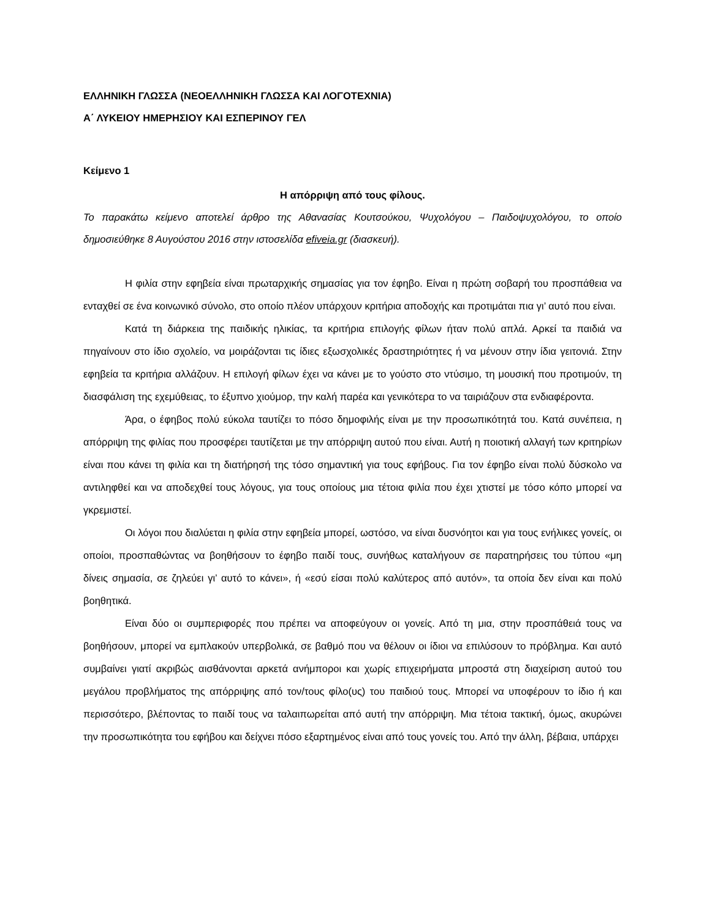ΕΛΛΗΝΙΚΗ ΓΛΩΣΣΑ (ΝΕΟΕΛΛΗΝΙΚΗ ΓΛΩΣΣΑ ΚΑΙ ΛΟΓΟΤΕΧΝΙΑ)
Α΄ ΛΥΚΕΙΟΥ ΗΜΕΡΗΣΙΟΥ ΚΑΙ ΕΣΠΕΡΙΝΟΥ ΓΕΛ
Κείμενο 1
Η απόρριψη από τους φίλους.
Το παρακάτω κείμενο αποτελεί άρθρο της Αθανασίας Κουτσούκου, Ψυχολόγου – Παιδοψυχολόγου, το οποίο δημοσιεύθηκε 8 Αυγούστου 2016 στην ιστοσελίδα efiveia.gr (διασκευή).
Η φιλία στην εφηβεία είναι πρωταρχικής σημασίας για τον έφηβο. Είναι η πρώτη σοβαρή του προσπάθεια να ενταχθεί σε ένα κοινωνικό σύνολο, στο οποίο πλέον υπάρχουν κριτήρια αποδοχής και προτιμάται πια γι’ αυτό που είναι.
Κατά τη διάρκεια της παιδικής ηλικίας, τα κριτήρια επιλογής φίλων ήταν πολύ απλά. Αρκεί τα παιδιά να πηγαίνουν στο ίδιο σχολείο, να μοιράζονται τις ίδιες εξωσχολικές δραστηριότητες ή να μένουν στην ίδια γειτονιά. Στην εφηβεία τα κριτήρια αλλάζουν. Η επιλογή φίλων έχει να κάνει με το γούστο στο ντύσιμο, τη μουσική που προτιμούν, τη διασφάλιση της εχεμύθειας, το έξυπνο χιούμορ, την καλή παρέα και γενικότερα το να ταιριάζουν στα ενδιαφέροντα.
Άρα, ο έφηβος πολύ εύκολα ταυτίζει το πόσο δημοφιλής είναι με την προσωπικότητά του. Κατά συνέπεια, η απόρριψη της φιλίας που προσφέρει ταυτίζεται με την απόρριψη αυτού που είναι. Αυτή η ποιοτική αλλαγή των κριτηρίων είναι που κάνει τη φιλία και τη διατήρησή της τόσο σημαντική για τους εφήβους. Για τον έφηβο είναι πολύ δύσκολο να αντιληφθεί και να αποδεχθεί τους λόγους, για τους οποίους μια τέτοια φιλία που έχει χτιστεί με τόσο κόπο μπορεί να γκρεμιστεί.
Οι λόγοι που διαλύεται η φιλία στην εφηβεία μπορεί, ωστόσο, να είναι δυσνόητοι και για τους ενήλικες γονείς, οι οποίοι, προσπαθώντας να βοηθήσουν το έφηβο παιδί τους, συνήθως καταλήγουν σε παρατηρήσεις του τύπου «μη δίνεις σημασία, σε ζηλεύει γι’ αυτό το κάνει», ή «εσύ είσαι πολύ καλύτερος από αυτόν», τα οποία δεν είναι και πολύ βοηθητικά.
Είναι δύο οι συμπεριφορές που πρέπει να αποφεύγουν οι γονείς. Από τη μια, στην προσπάθειά τους να βοηθήσουν, μπορεί να εμπλακούν υπερβολικά, σε βαθμό που να θέλουν οι ίδιοι να επιλύσουν το πρόβλημα. Και αυτό συμβαίνει γιατί ακριβώς αισθάνονται αρκετά ανήμποροι και χωρίς επιχειρήματα μπροστά στη διαχείριση αυτού του μεγάλου προβλήματος της απόρριψης από τον/τους φίλο(υς) του παιδιού τους. Μπορεί να υποφέρουν το ίδιο ή και περισσότερο, βλέποντας το παιδί τους να ταλαιπωρείται από αυτή την απόρριψη. Μια τέτοια τακτική, όμως, ακυρώνει την προσωπικότητα του εφήβου και δείχνει πόσο εξαρτημένος είναι από τους γονείς του. Από την άλλη, βέβαια, υπάρχει